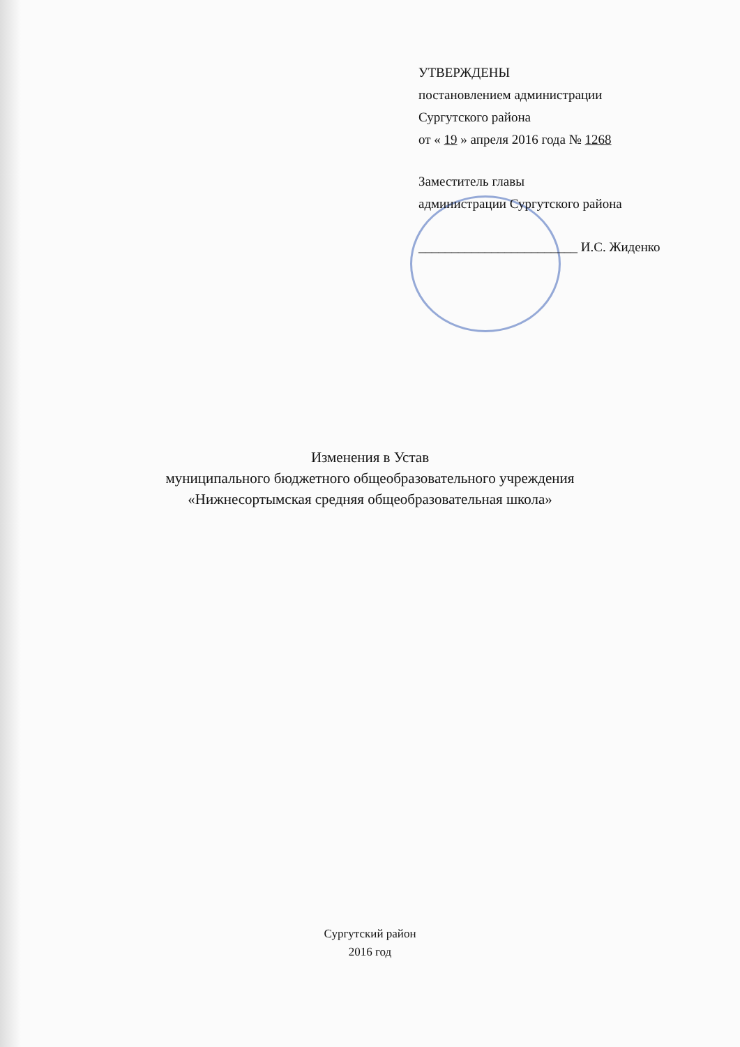УТВЕРЖДЕНЫ
постановлением администрации
Сургутского района
от « 19 » апреля 2016 года № 1268
Заместитель главы
администрации Сургутского района
________________________ И.С. Жиденко
Изменения в Устав
муниципального бюджетного общеобразовательного учреждения
«Нижнесортымская средняя общеобразовательная школа»
Сургутский район
2016 год